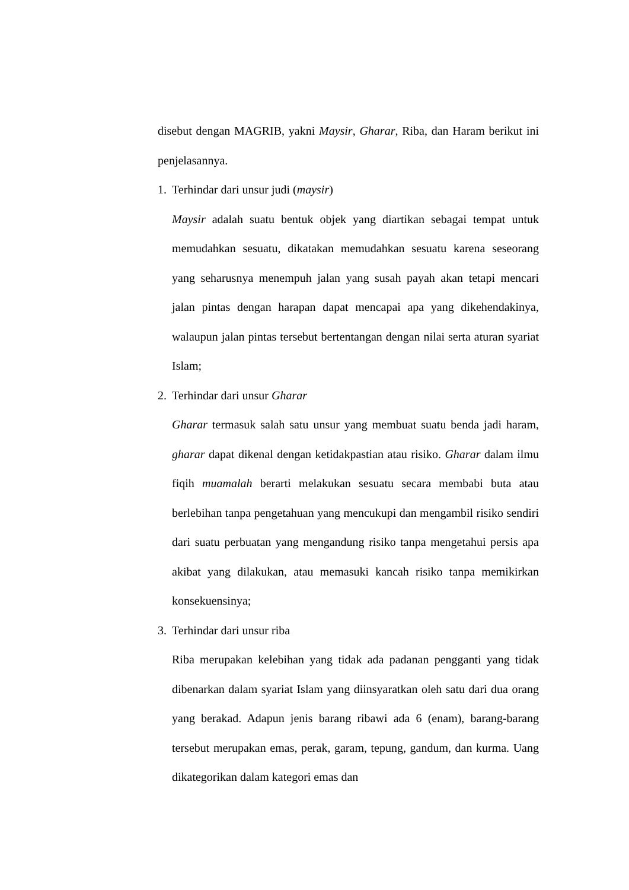disebut dengan MAGRIB, yakni Maysir, Gharar, Riba, dan Haram berikut ini penjelasannya.
1. Terhindar dari unsur judi (maysir)
Maysir adalah suatu bentuk objek yang diartikan sebagai tempat untuk memudahkan sesuatu, dikatakan memudahkan sesuatu karena seseorang yang seharusnya menempuh jalan yang susah payah akan tetapi mencari jalan pintas dengan harapan dapat mencapai apa yang dikehendakinya, walaupun jalan pintas tersebut bertentangan dengan nilai serta aturan syariat Islam;
2. Terhindar dari unsur Gharar
Gharar termasuk salah satu unsur yang membuat suatu benda jadi haram, gharar dapat dikenal dengan ketidakpastian atau risiko. Gharar dalam ilmu fiqih muamalah berarti melakukan sesuatu secara membabi buta atau berlebihan tanpa pengetahuan yang mencukupi dan mengambil risiko sendiri dari suatu perbuatan yang mengandung risiko tanpa mengetahui persis apa akibat yang dilakukan, atau memasuki kancah risiko tanpa memikirkan konsekuensinya;
3. Terhindar dari unsur riba
Riba merupakan kelebihan yang tidak ada padanan pengganti yang tidak dibenarkan dalam syariat Islam yang diinsyaratkan oleh satu dari dua orang yang berakad. Adapun jenis barang ribawi ada 6 (enam), barang-barang tersebut merupakan emas, perak, garam, tepung, gandum, dan kurma. Uang dikategorikan dalam kategori emas dan